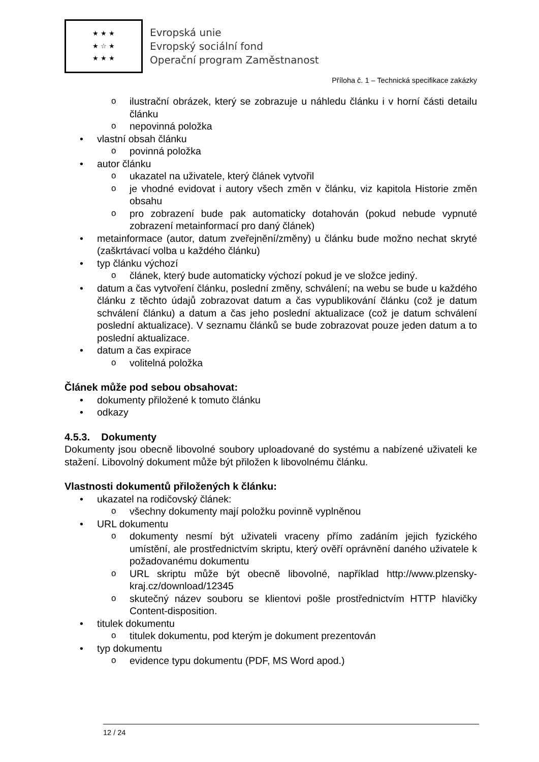★ ★ ★
★ ☆ ★
★ ★ ★
Evropská unie
Evropský sociální fond
Operační program Zaměstnanost
Příloha č. 1 – Technická specifikace zakázky
o ilustrační obrázek, který se zobrazuje u náhledu článku i v horní části detailu článku
o nepovinná položka
• vlastní obsah článku
o povinná položka
• autor článku
o ukazatel na uživatele, který článek vytvořil
o je vhodné evidovat i autory všech změn v článku, viz kapitola Historie změn obsahu
o pro zobrazení bude pak automaticky dotahován (pokud nebude vypnuté zobrazení metainformací pro daný článek)
• metainformace (autor, datum zveřejnění/změny) u článku bude možno nechat skryté (zaškrtávací volba u každého článku)
• typ článku výchozí
o článek, který bude automaticky výchozí pokud je ve složce jediný.
• datum a čas vytvoření článku, poslední změny, schválení; na webu se bude u každého článku z těchto údajů zobrazovat datum a čas vypublikování článku (což je datum schválení článku) a datum a čas jeho poslední aktualizace (což je datum schválení poslední aktualizace). V seznamu článků se bude zobrazovat pouze jeden datum a to poslední aktualizace.
• datum a čas expirace
o volitelná položka
Článek může pod sebou obsahovat:
• dokumenty přiložené k tomuto článku
• odkazy
4.5.3. Dokumenty
Dokumenty jsou obecně libovolné soubory uploadované do systému a nabízené uživateli ke stažení. Libovolný dokument může být přiložen k libovolnému článku.
Vlastnosti dokumentů přiložených k článku:
• ukazatel na rodičovský článek:
o všechny dokumenty mají položku povinně vyplněnou
• URL dokumentu
o dokumenty nesmí být uživateli vraceny přímo zadáním jejich fyzického umístění, ale prostřednictvím skriptu, který ověří oprávnění daného uživatele k požadovanému dokumentu
o URL skriptu může být obecně libovolné, například http://www.plzensky-kraj.cz/download/12345
o skutečný název souboru se klientovi pošle prostřednictvím HTTP hlavičky Content-disposition.
• titulek dokumentu
o titulek dokumentu, pod kterým je dokument prezentován
• typ dokumentu
o evidence typu dokumentu (PDF, MS Word apod.)
12 / 24